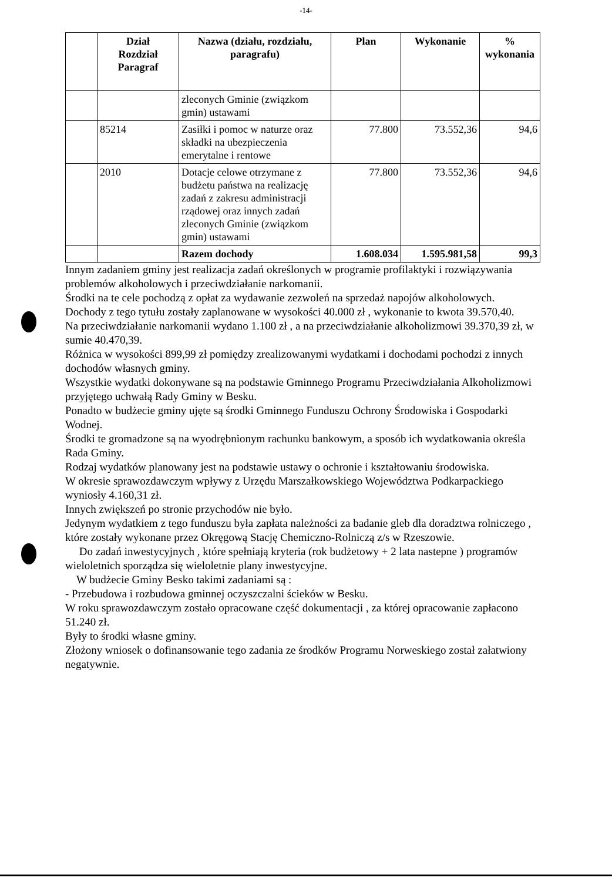-14-
| | Dział Rozdział Paragraf | Nazwa (działu, rozdziału, paragrafu) | Plan | Wykonanie | % wykonania |
| --- | --- | --- | --- | --- | --- |
| | | zleconych Gminie (związkom gmin) ustawami | | | |
| | 85214 | Zasiłki i pomoc w naturze oraz składki na ubezpieczenia emerytalne i rentowe | 77.800 | 73.552,36 | 94,6 |
| | 2010 | Dotacje celowe otrzymane z budżetu państwa na realizację zadań z zakresu administracji rządowej oraz innych zadań zleconych Gminie (związkom gmin) ustawami | 77.800 | 73.552,36 | 94,6 |
| | | Razem dochody | 1.608.034 | 1.595.981,58 | 99,3 |
Innym zadaniem gminy jest realizacja zadań określonych w programie profilaktyki i rozwiązywania problemów alkoholowych i przeciwdziałanie narkomanii.
Środki na te cele pochodzą z opłat za wydawanie zezwoleń na sprzedaż napojów alkoholowych.
Dochody z tego tytułu zostały zaplanowane w wysokości 40.000 zł , wykonanie to kwota 39.570,40.
Na przeciwdziałanie narkomanii wydano 1.100 zł , a na przeciwdziałanie alkoholizmowi 39.370,39 zł, w sumie 40.470,39.
Różnica w wysokości 899,99 zł pomiędzy zrealizowanymi wydatkami i dochodami pochodzi z innych dochodów własnych gminy.
Wszystkie wydatki dokonywane są na podstawie Gminnego Programu Przeciwdziałania Alkoholizmowi przyjętego uchwałą Rady Gminy w Besku.
Ponadto w budżecie gminy ujęte są środki Gminnego Funduszu Ochrony Środowiska i Gospodarki Wodnej.
Środki te gromadzone są na wyodrębnionym rachunku bankowym, a sposób ich wydatkowania określa Rada Gminy.
Rodzaj wydatków planowany jest na podstawie ustawy o ochronie i kształtowaniu środowiska.
W okresie sprawozdawczym wpływy z Urzędu Marszałkowskiego Województwa Podkarpackiego wyniosły 4.160,31 zł.
Innych zwiększeń po stronie przychodów nie było.
Jedynym wydatkiem z tego funduszu była zapłata należności za badanie gleb dla doradztwa rolniczego , które zostały wykonane przez Okręgową Stację Chemiczno-Rolniczą z/s w Rzeszowie.
Do zadań inwestycyjnych , które spełniają kryteria (rok budżetowy + 2 lata nastepne ) programów wieloletnich sporządza się wieloletnie plany inwestycyjne.
W budżecie Gminy Besko takimi zadaniami są :
- Przebudowa i rozbudowa gminnej oczyszczalni ścieków w Besku.
W roku sprawozdawczym zostało opracowane część dokumentacji , za której opracowanie zapłacono 51.240 zł.
Były to środki własne gminy.
Złożony wniosek o dofinansowanie tego zadania ze środków Programu Norweskiego został załatwiony negatywnie.